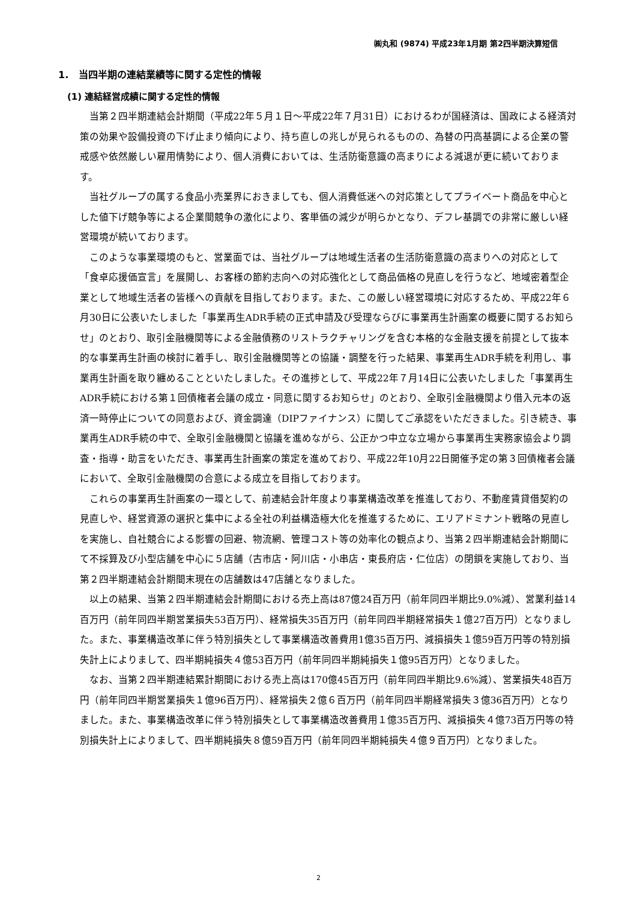㈱丸和 (9874) 平成23年1月期 第2四半期決算短信
1. 当四半期の連結業績等に関する定性的情報
(1) 連結経営成績に関する定性的情報
当第２四半期連結会計期間（平成22年５月１日～平成22年７月31日）におけるわが国経済は、国政による経済対策の効果や設備投資の下げ止まり傾向により、持ち直しの兆しが見られるものの、為替の円高基調による企業の警戒感や依然厳しい雇用情勢により、個人消費においては、生活防衛意識の高まりによる減退が更に続いております。
当社グループの属する食品小売業界におきましても、個人消費低迷への対応策としてプライベート商品を中心とした値下げ競争等による企業間競争の激化により、客単価の減少が明らかとなり、デフレ基調での非常に厳しい経営環境が続いております。
このような事業環境のもと、営業面では、当社グループは地域生活者の生活防衛意識の高まりへの対応として「食卓応援価宣言」を展開し、お客様の節約志向への対応強化として商品価格の見直しを行うなど、地域密着型企業として地域生活者の皆様への貢献を目指しております。また、この厳しい経営環境に対応するため、平成22年６月30日に公表いたしました「事業再生ADR手続の正式申請及び受理ならびに事業再生計画案の概要に関するお知らせ」のとおり、取引金融機関等による金融債務のリストラクチャリングを含む本格的な金融支援を前提として抜本的な事業再生計画の検討に着手し、取引金融機関等との協議・調整を行った結果、事業再生ADR手続を利用し、事業再生計画を取り纏めることといたしました。その進捗として、平成22年７月14日に公表いたしました「事業再生ADR手続における第１回債権者会議の成立・同意に関するお知らせ」のとおり、全取引金融機関より借入元本の返済一時停止についての同意および、資金調達（DIPファイナンス）に関してご承認をいただきました。引き続き、事業再生ADR手続の中で、全取引金融機関と協議を進めながら、公正かつ中立な立場から事業再生実務家協会より調査・指導・助言をいただき、事業再生計画案の策定を進めており、平成22年10月22日開催予定の第３回債権者会議において、全取引金融機関の合意による成立を目指しております。
これらの事業再生計画案の一環として、前連結会計年度より事業構造改革を推進しており、不動産賃貸借契約の見直しや、経営資源の選択と集中による全社の利益構造極大化を推進するために、エリアドミナント戦略の見直しを実施し、自社競合による影響の回避、物流網、管理コスト等の効率化の観点より、当第２四半期連結会計期間にて不採算及び小型店舗を中心に５店舗（古市店・阿川店・小串店・東長府店・仁位店）の閉鎖を実施しており、当第２四半期連結会計期間末現在の店舗数は47店舗となりました。
以上の結果、当第２四半期連結会計期間における売上高は87億24百万円（前年同四半期比9.0%減）、営業利益14百万円（前年同四半期営業損失53百万円）、経常損失35百万円（前年同四半期経常損失１億27百万円）となりました。また、事業構造改革に伴う特別損失として事業構造改善費用1億35百万円、減損損失１億59百万円等の特別損失計上によりまして、四半期純損失４億53百万円（前年同四半期純損失１億95百万円）となりました。
なお、当第２四半期連結累計期間における売上高は170億45百万円（前年同四半期比9.6%減）、営業損失48百万円（前年同四半期営業損失１億96百万円）、経常損失２億６百万円（前年同四半期経常損失３億36百万円）となりました。また、事業構造改革に伴う特別損失として事業構造改善費用１億35百万円、減損損失４億73百万円等の特別損失計上によりまして、四半期純損失８億59百万円（前年同四半期純損失４億９百万円）となりました。
2